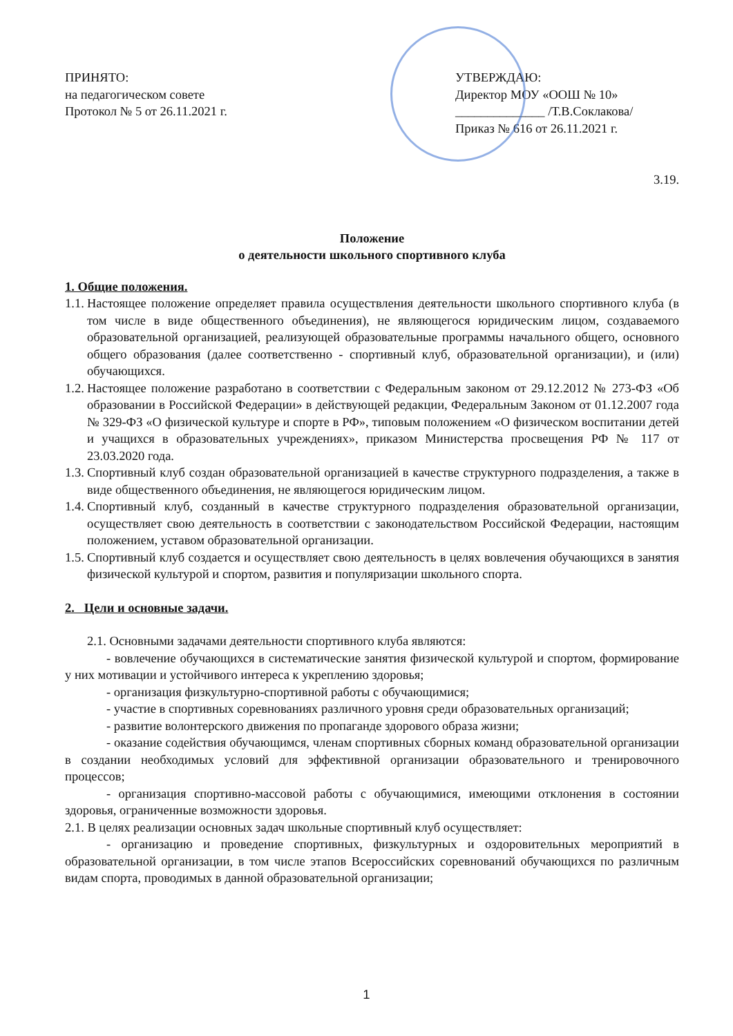ПРИНЯТО:
на педагогическом совете
Протокол № 5 от 26.11.2021 г.
УТВЕРЖДАЮ:
Директор МОУ «ООШ № 10»
______________ /Т.В.Соклакова/
Приказ № 616 от 26.11.2021 г.
3.19.
Положение
о деятельности школьного спортивного клуба
1. Общие положения.
1.1.
Настоящее положение определяет правила осуществления деятельности школьного спортивного клуба (в том числе в виде общественного объединения), не являющегося юридическим лицом, создаваемого образовательной организацией, реализующей образовательные программы начального общего, основного общего образования (далее соответственно - спортивный клуб, образовательной организации), и (или) обучающихся.
1.2.
Настоящее положение разработано в соответствии с Федеральным законом от 29.12.2012 № 273-ФЗ «Об образовании в Российской Федерации» в действующей редакции, Федеральным Законом от 01.12.2007 года № 329-ФЗ «О физической культуре и спорте в РФ», типовым положением «О физическом воспитании детей и учащихся в образовательных учреждениях», приказом Министерства просвещения РФ № 117 от 23.03.2020 года.
1.3.
Спортивный клуб создан образовательной организацией в качестве структурного подразделения, а также в виде общественного объединения, не являющегося юридическим лицом.
1.4.
Спортивный клуб, созданный в качестве структурного подразделения образовательной организации, осуществляет свою деятельность в соответствии с законодательством Российской Федерации, настоящим положением, уставом образовательной организации.
1.5.
Спортивный клуб создается и осуществляет свою деятельность в целях вовлечения обучающихся в занятия физической культурой и спортом, развития и популяризации школьного спорта.
2. Цели и основные задачи.
2.1. Основными задачами деятельности спортивного клуба являются:
- вовлечение обучающихся в систематические занятия физической культурой и спортом, формирование у них мотивации и устойчивого интереса к укреплению здоровья;
- организация физкультурно-спортивной работы с обучающимися;
- участие в спортивных соревнованиях различного уровня среди образовательных организаций;
- развитие волонтерского движения по пропаганде здорового образа жизни;
- оказание содействия обучающимся, членам спортивных сборных команд образовательной организации в создании необходимых условий для эффективной организации образовательного и тренировочного процессов;
- организация спортивно-массовой работы с обучающимися, имеющими отклонения в состоянии здоровья, ограниченные возможности здоровья.
2.1. В целях реализации основных задач школьные спортивный клуб осуществляет:
- организацию и проведение спортивных, физкультурных и оздоровительных мероприятий в образовательной организации, в том числе этапов Всероссийских соревнований обучающихся по различным видам спорта, проводимых в данной образовательной организации;
1